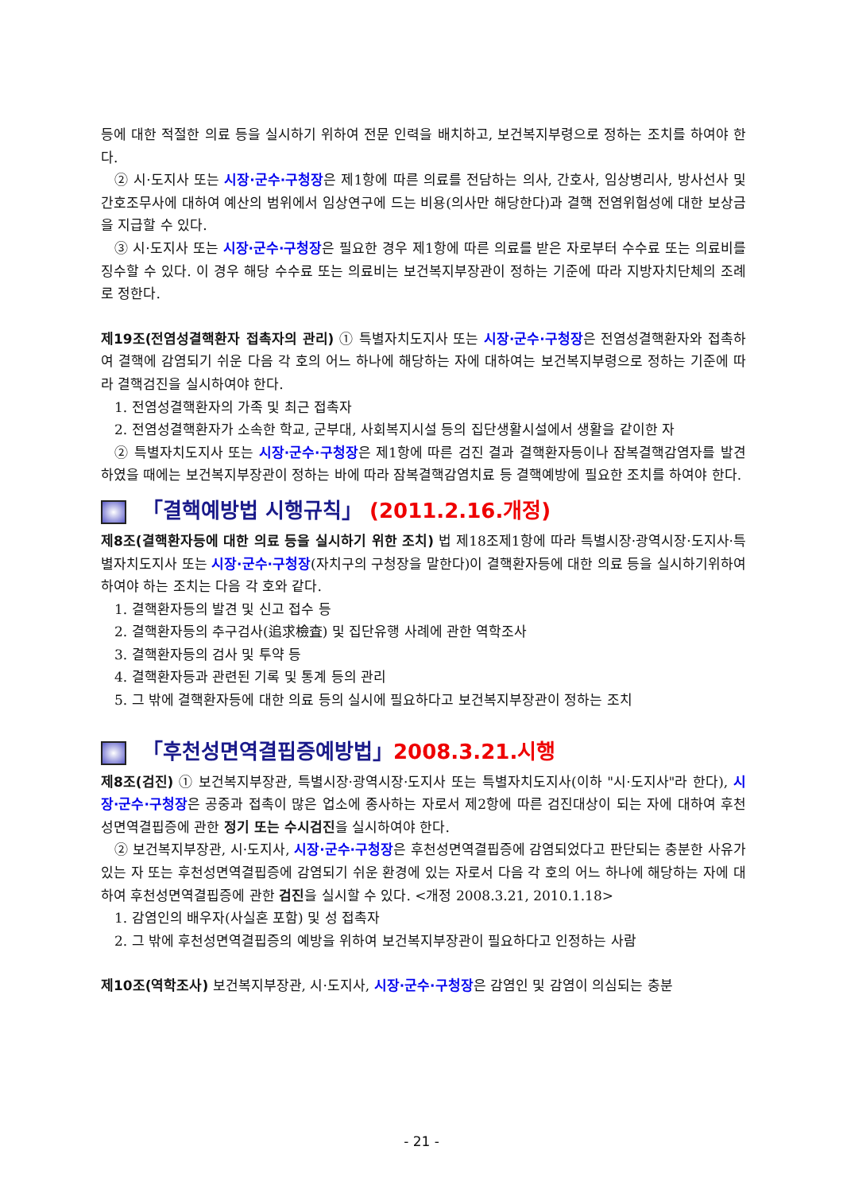등에 대한 적절한 의료 등을 실시하기 위하여 전문 인력을 배치하고, 보건복지부령으로 정하는 조치를 하여야 한다.
② 시·도지사 또는 시장·군수·구청장은 제1항에 따른 의료를 전담하는 의사, 간호사, 임상병리사, 방사선사 및 간호조무사에 대하여 예산의 범위에서 임상연구에 드는 비용(의사만 해당한다)과 결핵 전염위험성에 대한 보상금을 지급할 수 있다.
③ 시·도지사 또는 시장·군수·구청장은 필요한 경우 제1항에 따른 의료를 받은 자로부터 수수료 또는 의료비를 징수할 수 있다. 이 경우 해당 수수료 또는 의료비는 보건복지부장관이 정하는 기준에 따라 지방자치단체의 조례로 정한다.
제19조(전염성결핵환자 접촉자의 관리) ① 특별자치도지사 또는 시장·군수·구청장은 전염성결핵환자와 접촉하여 결핵에 감염되기 쉬운 다음 각 호의 어느 하나에 해당하는 자에 대하여는 보건복지부령으로 정하는 기준에 따라 결핵검진을 실시하여야 한다.
1. 전염성결핵환자의 가족 및 최근 접촉자
2. 전염성결핵환자가 소속한 학교, 군부대, 사회복지시설 등의 집단생활시설에서 생활을 같이한 자
② 특별자치도지사 또는 시장·군수·구청장은 제1항에 따른 검진 결과 결핵환자등이나 잠복결핵감염자를 발견하였을 때에는 보건복지부장관이 정하는 바에 따라 잠복결핵감염치료 등 결핵예방에 필요한 조치를 하여야 한다.
「결핵예방법 시행규칙」 (2011.2.16.개정)
제8조(결핵환자등에 대한 의료 등을 실시하기 위한 조치) 법 제18조제1항에 따라 특별시장·광역시장·도지사·특별자치도지사 또는 시장·군수·구청장(자치구의 구청장을 말한다)이 결핵환자등에 대한 의료 등을 실시하기위하여 하여야 하는 조치는 다음 각 호와 같다.
1. 결핵환자등의 발견 및 신고 접수 등
2. 결핵환자등의 추구검사(追求檢査) 및 집단유행 사례에 관한 역학조사
3. 결핵환자등의 검사 및 투약 등
4. 결핵환자등과 관련된 기록 및 통계 등의 관리
5. 그 밖에 결핵환자등에 대한 의료 등의 실시에 필요하다고 보건복지부장관이 정하는 조치
「후천성면역결핍증예방법」2008.3.21.시행
제8조(검진) ① 보건복지부장관, 특별시장·광역시장·도지사 또는 특별자치도지사(이하 "시·도지사"라 한다), 시장·군수·구청장은 공중과 접촉이 많은 업소에 종사하는 자로서 제2항에 따른 검진대상이 되는 자에 대하여 후천성면역결핍증에 관한 정기 또는 수시검진을 실시하여야 한다.
② 보건복지부장관, 시·도지사, 시장·군수·구청장은 후천성면역결핍증에 감염되었다고 판단되는 충분한 사유가 있는 자 또는 후천성면역결핍증에 감염되기 쉬운 환경에 있는 자로서 다음 각 호의 어느 하나에 해당하는 자에 대하여 후천성면역결핍증에 관한 검진을 실시할 수 있다. <개정 2008.3.21, 2010.1.18>
1. 감염인의 배우자(사실혼 포함) 및 성 접촉자
2. 그 밖에 후천성면역결핍증의 예방을 위하여 보건복지부장관이 필요하다고 인정하는 사람
제10조(역학조사) 보건복지부장관, 시·도지사, 시장·군수·구청장은 감염인 및 감염이 의심되는 충분
- 21 -